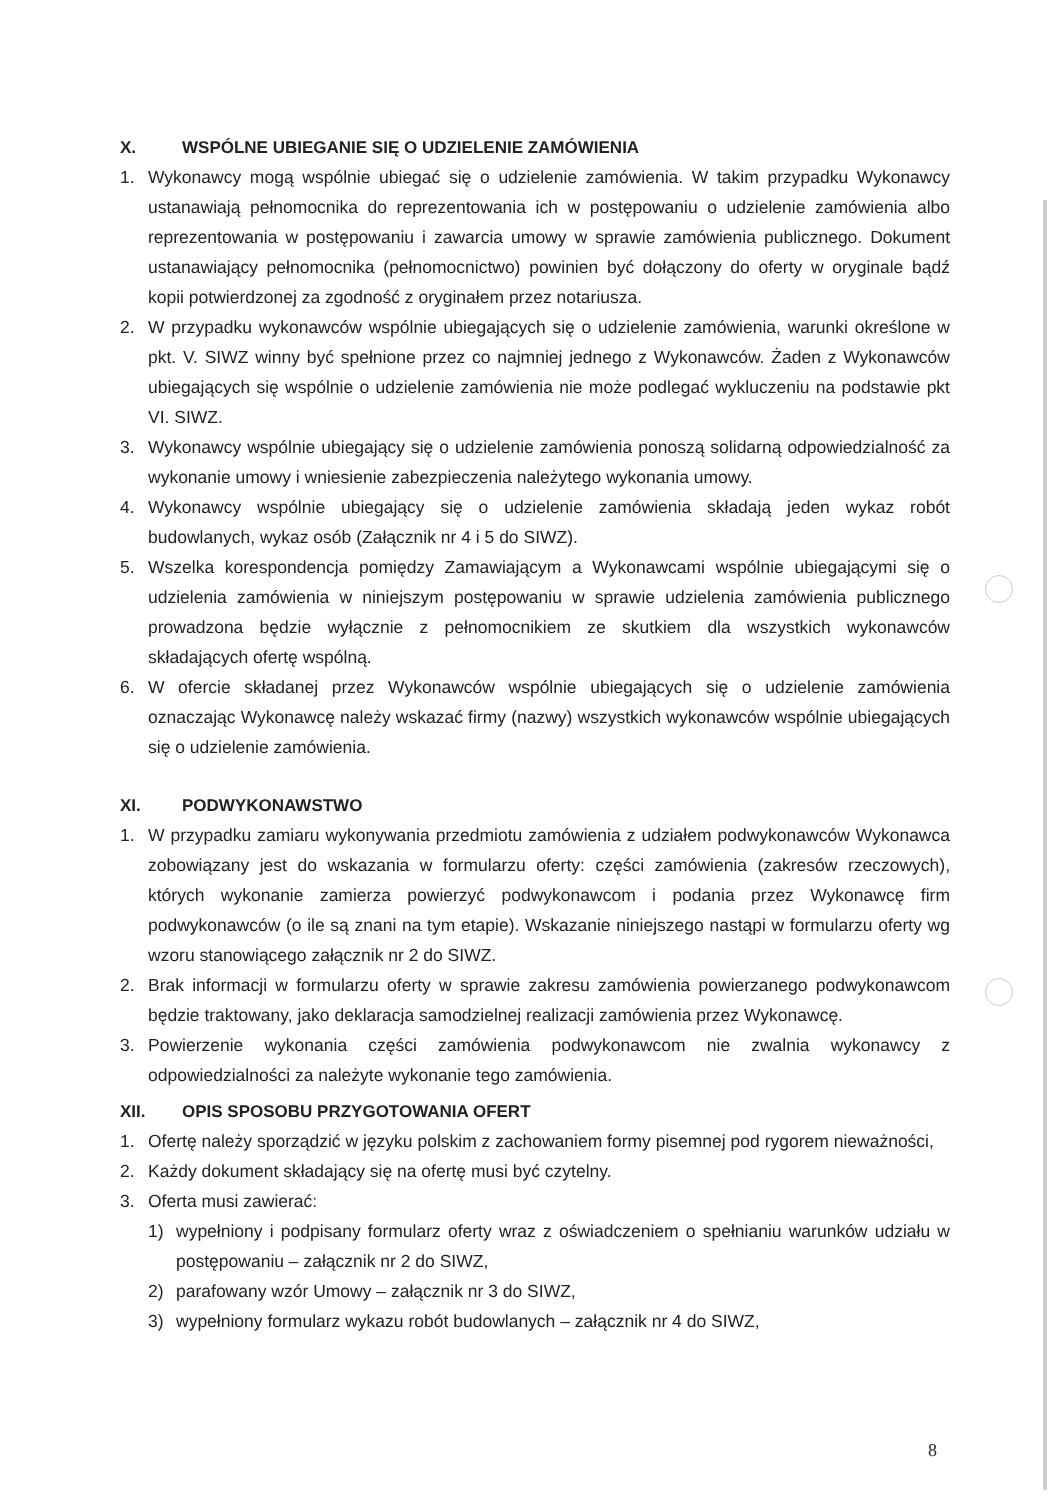X. WSPÓLNE UBIEGANIE SIĘ O UDZIELENIE ZAMÓWIENIA
1. Wykonawcy mogą wspólnie ubiegać się o udzielenie zamówienia. W takim przypadku Wykonawcy ustanawiają pełnomocnika do reprezentowania ich w postępowaniu o udzielenie zamówienia albo reprezentowania w postępowaniu i zawarcia umowy w sprawie zamówienia publicznego. Dokument ustanawiający pełnomocnika (pełnomocnictwo) powinien być dołączony do oferty w oryginale bądź kopii potwierdzonej za zgodność z oryginałem przez notariusza.
2. W przypadku wykonawców wspólnie ubiegających się o udzielenie zamówienia, warunki określone w pkt. V. SIWZ winny być spełnione przez co najmniej jednego z Wykonawców. Żaden z Wykonawców ubiegających się wspólnie o udzielenie zamówienia nie może podlegać wykluczeniu na podstawie pkt VI. SIWZ.
3. Wykonawcy wspólnie ubiegający się o udzielenie zamówienia ponoszą solidarną odpowiedzialność za wykonanie umowy i wniesienie zabezpieczenia należytego wykonania umowy.
4. Wykonawcy wspólnie ubiegający się o udzielenie zamówienia składają jeden wykaz robót budowlanych, wykaz osób (Załącznik nr 4 i 5 do SIWZ).
5. Wszelka korespondencja pomiędzy Zamawiającym a Wykonawcami wspólnie ubiegającymi się o udzielenia zamówienia w niniejszym postępowaniu w sprawie udzielenia zamówienia publicznego prowadzona będzie wyłącznie z pełnomocnikiem ze skutkiem dla wszystkich wykonawców składających ofertę wspólną.
6. W ofercie składanej przez Wykonawców wspólnie ubiegających się o udzielenie zamówienia oznaczając Wykonawcę należy wskazać firmy (nazwy) wszystkich wykonawców wspólnie ubiegających się o udzielenie zamówienia.
XI. PODWYKONAWSTWO
1. W przypadku zamiaru wykonywania przedmiotu zamówienia z udziałem podwykonawców Wykonawca zobowiązany jest do wskazania w formularzu oferty: części zamówienia (zakresów rzeczowych), których wykonanie zamierza powierzyć podwykonawcom i podania przez Wykonawcę firm podwykonawców (o ile są znani na tym etapie). Wskazanie niniejszego nastąpi w formularzu oferty wg wzoru stanowiącego załącznik nr 2 do SIWZ.
2. Brak informacji w formularzu oferty w sprawie zakresu zamówienia powierzanego podwykonawcom będzie traktowany, jako deklaracja samodzielnej realizacji zamówienia przez Wykonawcę.
3. Powierzenie wykonania części zamówienia podwykonawcom nie zwalnia wykonawcy z odpowiedzialności za należyte wykonanie tego zamówienia.
XII. OPIS SPOSOBU PRZYGOTOWANIA OFERT
1. Ofertę należy sporządzić w języku polskim z zachowaniem formy pisemnej pod rygorem nieważności,
2. Każdy dokument składający się na ofertę musi być czytelny.
3. Oferta musi zawierać:
1) wypełniony i podpisany formularz oferty wraz z oświadczeniem o spełnianiu warunków udziału w postępowaniu – załącznik nr 2 do SIWZ,
2) parafowany wzór Umowy – załącznik nr 3 do SIWZ,
3) wypełniony formularz wykazu robót budowlanych – załącznik nr 4 do SIWZ,
8